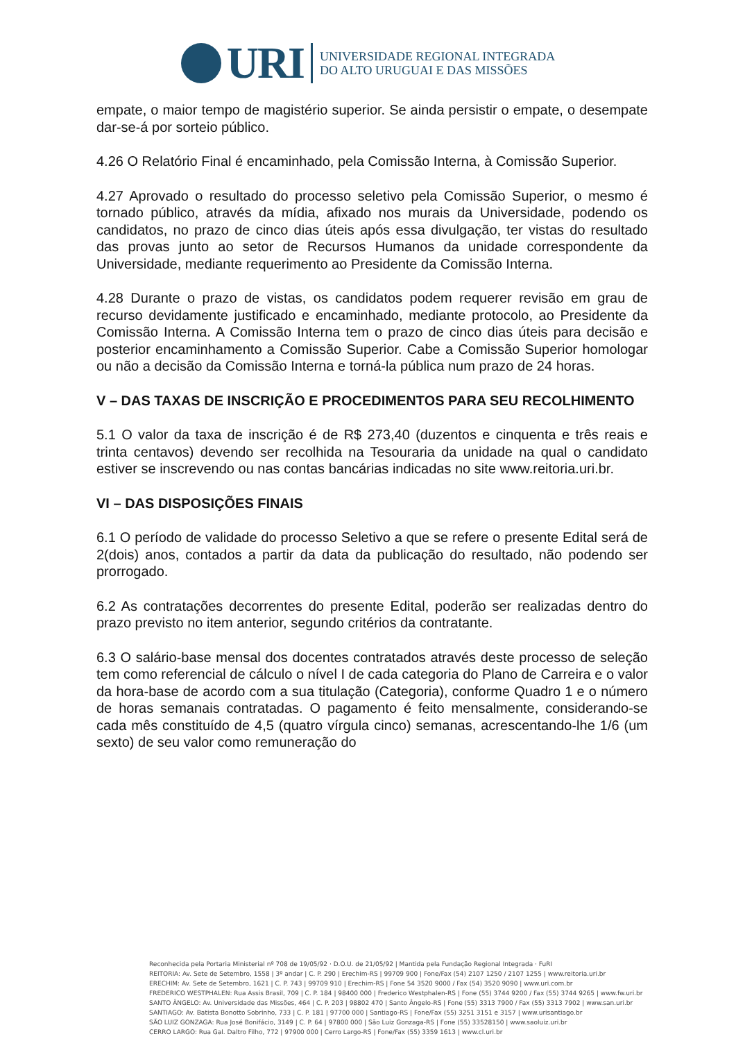URI
UNIVERSIDADE REGIONAL INTEGRADA
DO ALTO URUGUAI E DAS MISSÕES
empate, o maior tempo de magistério superior. Se ainda persistir o empate, o desempate dar-se-á por sorteio público.
4.26 O Relatório Final é encaminhado, pela Comissão Interna, à Comissão Superior.
4.27 Aprovado o resultado do processo seletivo pela Comissão Superior, o mesmo é tornado público, através da mídia, afixado nos murais da Universidade, podendo os candidatos, no prazo de cinco dias úteis após essa divulgação, ter vistas do resultado das provas junto ao setor de Recursos Humanos da unidade correspondente da Universidade, mediante requerimento ao Presidente da Comissão Interna.
4.28 Durante o prazo de vistas, os candidatos podem requerer revisão em grau de recurso devidamente justificado e encaminhado, mediante protocolo, ao Presidente da Comissão Interna. A Comissão Interna tem o prazo de cinco dias úteis para decisão e posterior encaminhamento a Comissão Superior. Cabe a Comissão Superior homologar ou não a decisão da Comissão Interna e torná-la pública num prazo de 24 horas.
V – DAS TAXAS DE INSCRIÇÃO E PROCEDIMENTOS PARA SEU RECOLHIMENTO
5.1 O valor da taxa de inscrição é de R$ 273,40 (duzentos e cinquenta e três reais e trinta centavos) devendo ser recolhida na Tesouraria da unidade na qual o candidato estiver se inscrevendo ou nas contas bancárias indicadas no site www.reitoria.uri.br.
VI – DAS DISPOSIÇÕES FINAIS
6.1 O período de validade do processo Seletivo a que se refere o presente Edital será de 2(dois) anos, contados a partir da data da publicação do resultado, não podendo ser prorrogado.
6.2 As contratações decorrentes do presente Edital, poderão ser realizadas dentro do prazo previsto no item anterior, segundo critérios da contratante.
6.3 O salário-base mensal dos docentes contratados através deste processo de seleção tem como referencial de cálculo o nível I de cada categoria do Plano de Carreira e o valor da hora-base de acordo com a sua titulação (Categoria), conforme Quadro 1 e o número de horas semanais contratadas. O pagamento é feito mensalmente, considerando-se cada mês constituído de 4,5 (quatro vírgula cinco) semanas, acrescentando-lhe 1/6 (um sexto) de seu valor como remuneração do
Reconhecida pela Portaria Ministerial nº 708 de 19/05/92 · D.O.U. de 21/05/92 | Mantida pela Fundação Regional Integrada · FuRI
REITORIA: Av. Sete de Setembro, 1558 | 3º andar | C. P. 290 | Erechim-RS | 99709 900 | Fone/Fax (54) 2107 1250 / 2107 1255 | www.reitoria.uri.br
ERECHIM: Av. Sete de Setembro, 1621 | C. P. 743 | 99709 910 | Erechim-RS | Fone 54 3520 9000 / Fax (54) 3520 9090 | www.uri.com.br
FREDERICO WESTPHALEN: Rua Assis Brasil, 709 | C. P. 184 | 98400 000 | Frederico Westphalen-RS | Fone (55) 3744 9200 / Fax (55) 3744 9265 | www.fw.uri.br
SANTO ÂNGELO: Av. Universidade das Missões, 464 | C. P. 203 | 98802 470 | Santo Ângelo-RS | Fone (55) 3313 7900 / Fax (55) 3313 7902 | www.san.uri.br
SANTIAGO: Av. Batista Bonotto Sobrinho, 733 | C. P. 181 | 97700 000 | Santiago-RS | Fone/Fax (55) 3251 3151 e 3157 | www.urisantiago.br
SÃO LUIZ GONZAGA: Rua José Bonifácio, 3149 | C. P. 64 | 97800 000 | São Luiz Gonzaga-RS | Fone (55) 33528150 | www.saoluiz.uri.br
CERRO LARGO: Rua Gal. Daltro Filho, 772 | 97900 000 | Cerro Largo-RS | Fone/Fax (55) 3359 1613 | www.cl.uri.br